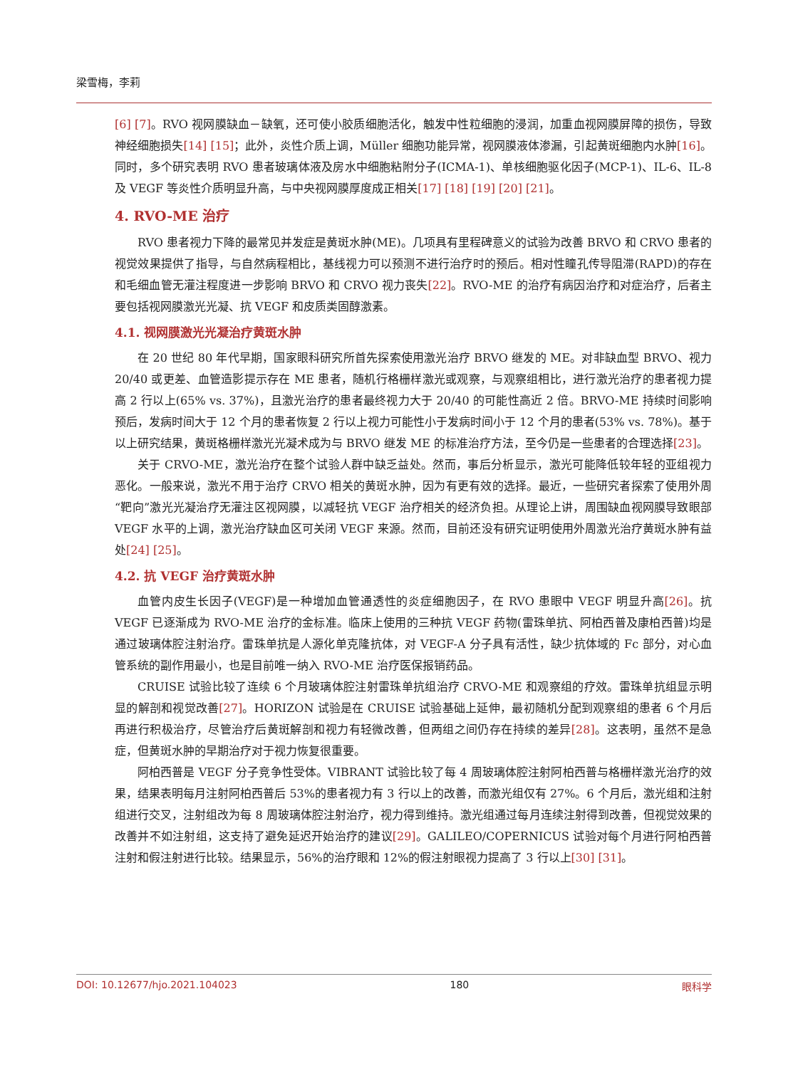梁雪梅，李莉
[6] [7]。RVO 视网膜缺血－缺氧，还可使小胶质细胞活化，触发中性粒细胞的浸润，加重血视网膜屏障的损伤，导致神经细胞损失[14] [15]；此外，炎性介质上调，Müller 细胞功能异常，视网膜液体渗漏，引起黄斑细胞内水肿[16]。同时，多个研究表明 RVO 患者玻璃体液及房水中细胞粘附分子(ICMA-1)、单核细胞驱化因子(MCP-1)、IL-6、IL-8 及 VEGF 等炎性介质明显升高，与中央视网膜厚度成正相关[17] [18] [19] [20] [21]。
4. RVO-ME 治疗
RVO 患者视力下降的最常见并发症是黄斑水肿(ME)。几项具有里程碑意义的试验为改善 BRVO 和 CRVO 患者的视觉效果提供了指导，与自然病程相比，基线视力可以预测不进行治疗时的预后。相对性瞳孔传导阻滞(RAPD)的存在和毛细血管无灌注程度进一步影响 BRVO 和 CRVO 视力丧失[22]。RVO-ME 的治疗有病因治疗和对症治疗，后者主要包括视网膜激光光凝、抗 VEGF 和皮质类固醇激素。
4.1. 视网膜激光光凝治疗黄斑水肿
在 20 世纪 80 年代早期，国家眼科研究所首先探索使用激光治疗 BRVO 继发的 ME。对非缺血型 BRVO、视力 20/40 或更差、血管造影提示存在 ME 患者，随机行格栅样激光或观察，与观察组相比，进行激光治疗的患者视力提高 2 行以上(65% vs. 37%)，且激光治疗的患者最终视力大于 20/40 的可能性高近 2 倍。BRVO-ME 持续时间影响预后，发病时间大于 12 个月的患者恢复 2 行以上视力可能性小于发病时间小于 12 个月的患者(53% vs. 78%)。基于以上研究结果，黄斑格栅样激光光凝术成为与 BRVO 继发 ME 的标准治疗方法，至今仍是一些患者的合理选择[23]。
关于 CRVO-ME，激光治疗在整个试验人群中缺乏益处。然而，事后分析显示，激光可能降低较年轻的亚组视力恶化。一般来说，激光不用于治疗 CRVO 相关的黄斑水肿，因为有更有效的选择。最近，一些研究者探索了使用外周“靶向”激光光凝治疗无灌注区视网膜，以减轻抗 VEGF 治疗相关的经济负担。从理论上讲，周围缺血视网膜导致眼部 VEGF 水平的上调，激光治疗缺血区可关闭 VEGF 来源。然而，目前还没有研究证明使用外周激光治疗黄斑水肿有益处[24] [25]。
4.2. 抗 VEGF 治疗黄斑水肿
血管内皮生长因子(VEGF)是一种增加血管通透性的炎症细胞因子，在 RVO 患眼中 VEGF 明显升高[26]。抗 VEGF 已逐渐成为 RVO-ME 治疗的金标准。临床上使用的三种抗 VEGF 药物(雷珠单抗、阿柏西普及康柏西普)均是通过玻璃体腔注射治疗。雷珠单抗是人源化单克隆抗体，对 VEGF-A 分子具有活性，缺少抗体域的 Fc 部分，对心血管系统的副作用最小，也是目前唯一纳入 RVO-ME 治疗医保报销药品。
CRUISE 试验比较了连续 6 个月玻璃体腔注射雷珠单抗组治疗 CRVO-ME 和观察组的疗效。雷珠单抗组显示明显的解剖和视觉改善[27]。HORIZON 试验是在 CRUISE 试验基础上延伸，最初随机分配到观察组的患者 6 个月后再进行积极治疗，尽管治疗后黄斑解剖和视力有轻微改善，但两组之间仍存在持续的差异[28]。这表明，虽然不是急症，但黄斑水肿的早期治疗对于视力恢复很重要。
阿柏西普是 VEGF 分子竞争性受体。VIBRANT 试验比较了每 4 周玻璃体腔注射阿柏西普与格栅样激光治疗的效果，结果表明每月注射阿柏西普后 53%的患者视力有 3 行以上的改善，而激光组仅有 27%。6 个月后，激光组和注射组进行交叉，注射组改为每 8 周玻璃体腔注射治疗，视力得到维持。激光组通过每月连续注射得到改善，但视觉效果的改善并不如注射组，这支持了避免延迟开始治疗的建议[29]。GALILEO/COPERNICUS 试验对每个月进行阿柏西普注射和假注射进行比较。结果显示，56%的治疗眼和 12%的假注射眼视力提高了 3 行以上[30] [31]。
DOI: 10.12677/hjo.2021.104023 180 眼科学